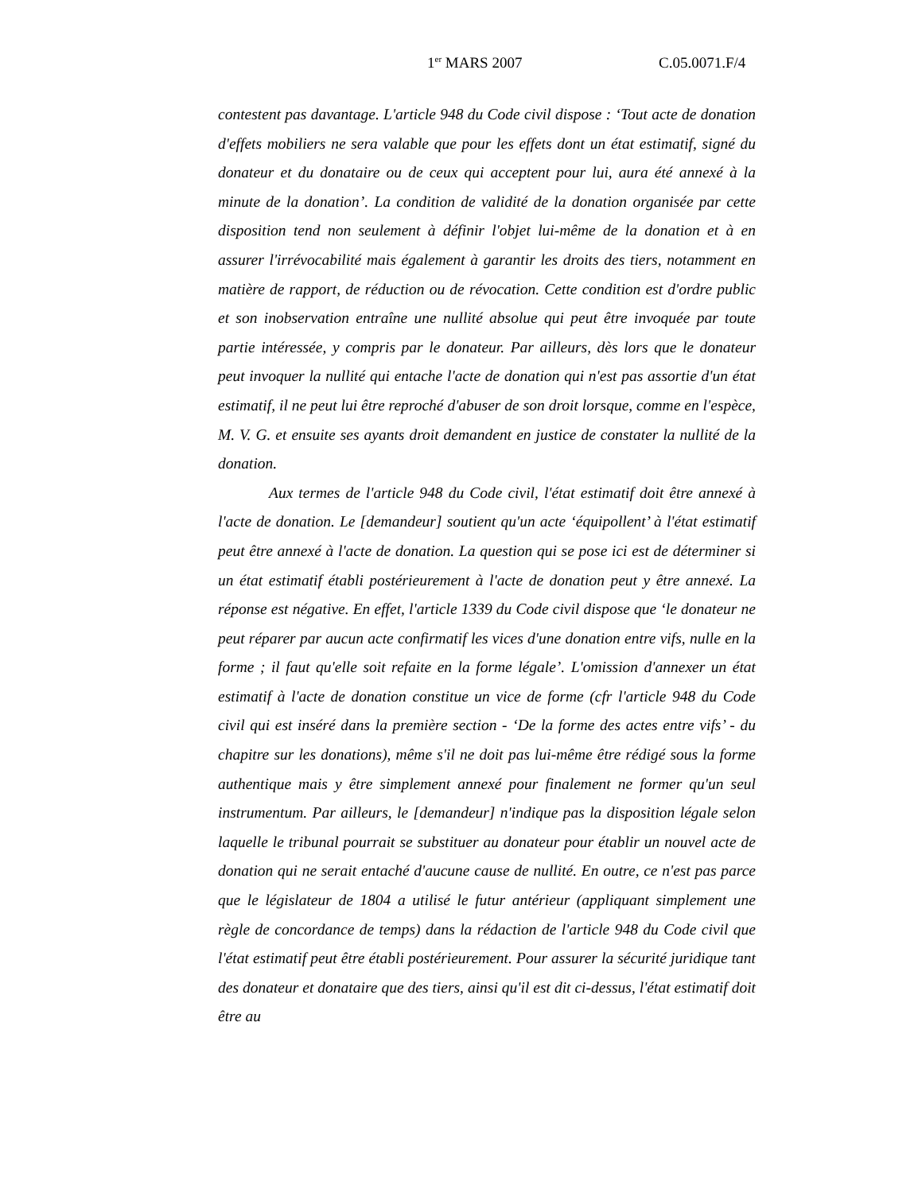1<sup>er</sup> MARS 2007 C.05.0071.F/4
contestent pas davantage. L'article 948 du Code civil dispose : ‘Tout acte de donation d'effets mobiliers ne sera valable que pour les effets dont un état estimatif, signé du donateur et du donataire ou de ceux qui acceptent pour lui, aura été annexé à la minute de la donation’. La condition de validité de la donation organisée par cette disposition tend non seulement à définir l'objet lui-même de la donation et à en assurer l'irrévocabilité mais également à garantir les droits des tiers, notamment en matière de rapport, de réduction ou de révocation. Cette condition est d'ordre public et son inobservation entraîne une nullité absolue qui peut être invoquée par toute partie intéressée, y compris par le donateur. Par ailleurs, dès lors que le donateur peut invoquer la nullité qui entache l'acte de donation qui n'est pas assortie d'un état estimatif, il ne peut lui être reproché d'abuser de son droit lorsque, comme en l'espèce, M. V. G. et ensuite ses ayants droit demandent en justice de constater la nullité de la donation.
Aux termes de l'article 948 du Code civil, l'état estimatif doit être annexé à l'acte de donation. Le [demandeur] soutient qu'un acte ‘équipollent’ à l'état estimatif peut être annexé à l'acte de donation. La question qui se pose ici est de déterminer si un état estimatif établi postérieurement à l'acte de donation peut y être annexé. La réponse est négative. En effet, l'article 1339 du Code civil dispose que ‘le donateur ne peut réparer par aucun acte confirmatif les vices d'une donation entre vifs, nulle en la forme ; il faut qu'elle soit refaite en la forme légale’. L'omission d'annexer un état estimatif à l'acte de donation constitue un vice de forme (cfr l'article 948 du Code civil qui est inséré dans la première section - ‘De la forme des actes entre vifs’ - du chapitre sur les donations), même s'il ne doit pas lui-même être rédigé sous la forme authentique mais y être simplement annexé pour finalement ne former qu'un seul instrumentum. Par ailleurs, le [demandeur] n'indique pas la disposition légale selon laquelle le tribunal pourrait se substituer au donateur pour établir un nouvel acte de donation qui ne serait entaché d'aucune cause de nullité. En outre, ce n'est pas parce que le législateur de 1804 a utilisé le futur antérieur (appliquant simplement une règle de concordance de temps) dans la rédaction de l'article 948 du Code civil que l'état estimatif peut être établi postérieurement. Pour assurer la sécurité juridique tant des donateur et donataire que des tiers, ainsi qu'il est dit ci-dessus, l'état estimatif doit être au